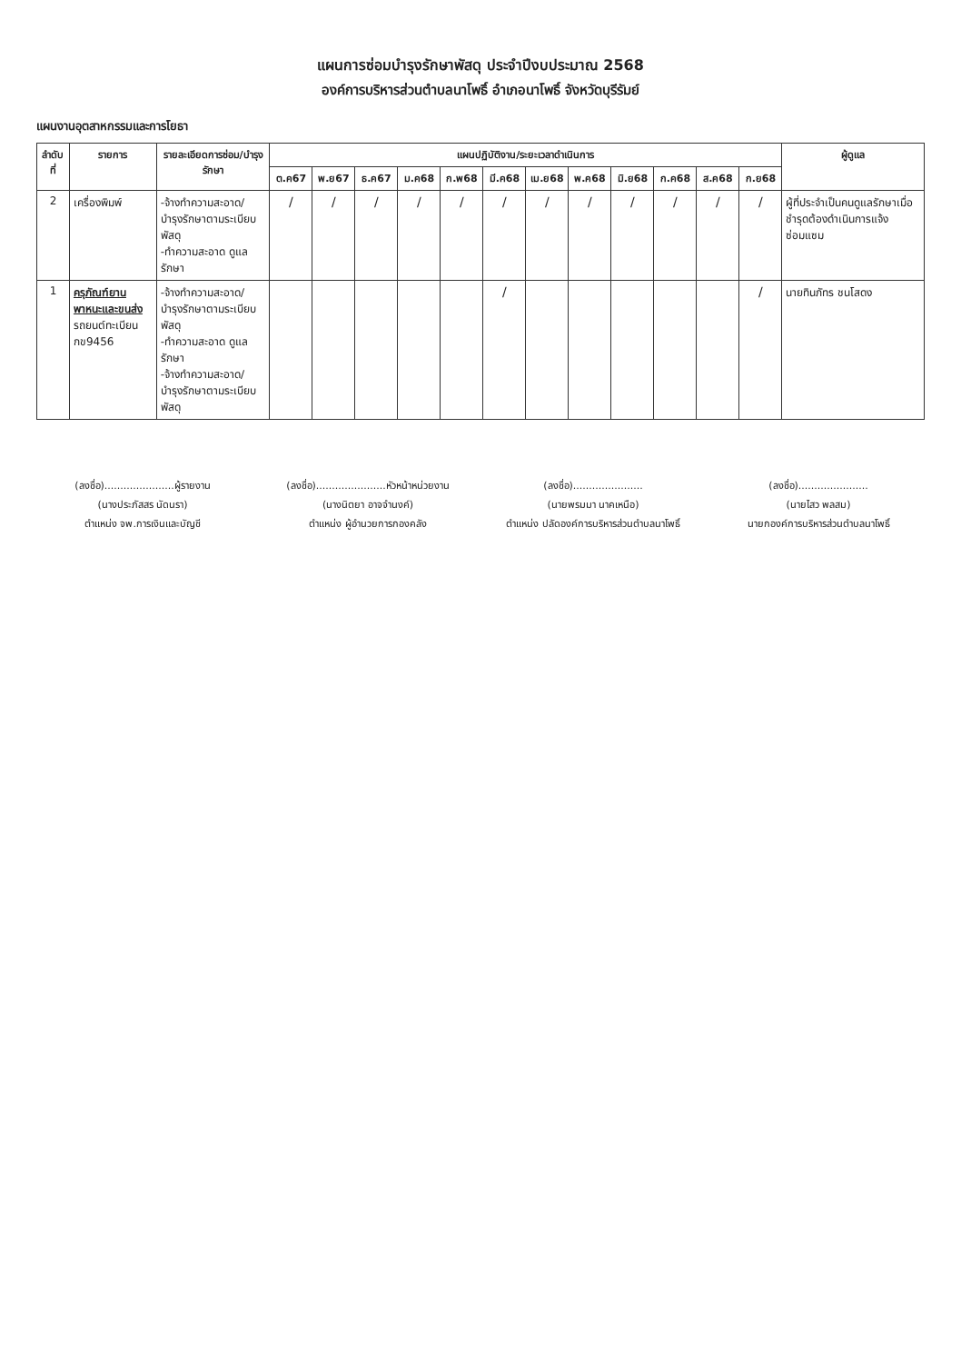แผนการซ่อมบำรุงรักษาพัสดุ ประจำปีงบประมาณ 2568
องค์การบริหารส่วนตำบลนาโพธิ์ อำเภอนาโพธิ์ จังหวัดบุรีรัมย์
แผนงานอุตสาหกรรมและการโยธา
| ลำดับที่ | รายการ | รายละเอียดการซ่อม/บำรุงรักษา | แผนปฏิบัติงาน/ระยะเวลาดำเนินการ | | | | | | | | | | | | ผู้ดูแล |
| --- | --- | --- | --- | --- | --- | --- | --- | --- | --- | --- | --- | --- | --- | --- | --- |
| | | | ต.ค67 | พ.ย67 | ธ.ค67 | ม.ค68 | ก.พ68 | มี.ค68 | เม.ย68 | พ.ค68 | มิ.ย68 | ก.ค68 | ส.ค68 | ก.ย68 | |
| 2 | เครื่องพิมพ์ | -จ้างทำความสะอาด/บำรุงรักษาตามระเบียบพัสดุ -ทำความสะอาด ดูแลรักษา | / | / | / | / | / | / | / | / | / | / | / | / | ผู้ที่ประจำเป็นคนดูแลรักษาเมื่อชำรุดต้องดำเนินการแจ้งซ่อมแซม |
| 1 | ครุภัณฑ์ยานพาหนะและขนส่ง รถยนต์ทะเบียน กข9456 | -จ้างทำความสะอาด/บำรุงรักษาตามระเบียบพัสดุ -ทำความสะอาด ดูแลรักษา -จ้างทำความสะอาด/บำรุงรักษาตามระเบียบพัสดุ | | | | | | / | | | | | | / | นายทินภัทร ชนโสดง |
(ลงชื่อ)......................ผู้รายงาน
(นางประภัสสร นัดนรา)
ตำแหน่ง จพ.การเงินและบัญชี
(ลงชื่อ)......................หัวหน้าหน่วยงาน
(นางนิตยา อาจจำนงค์)
ตำแหน่ง ผู้อำนวยการกองคลัง
(ลงชื่อ)......................
(นายพรมมา นาคเหนือ)
ตำแหน่ง ปลัดองค์การบริหารส่วนตำบลนาโพธิ์
(ลงชื่อ)......................
(นายไสว พลสม)
นายกองค์การบริหารส่วนตำบลนาโพธิ์